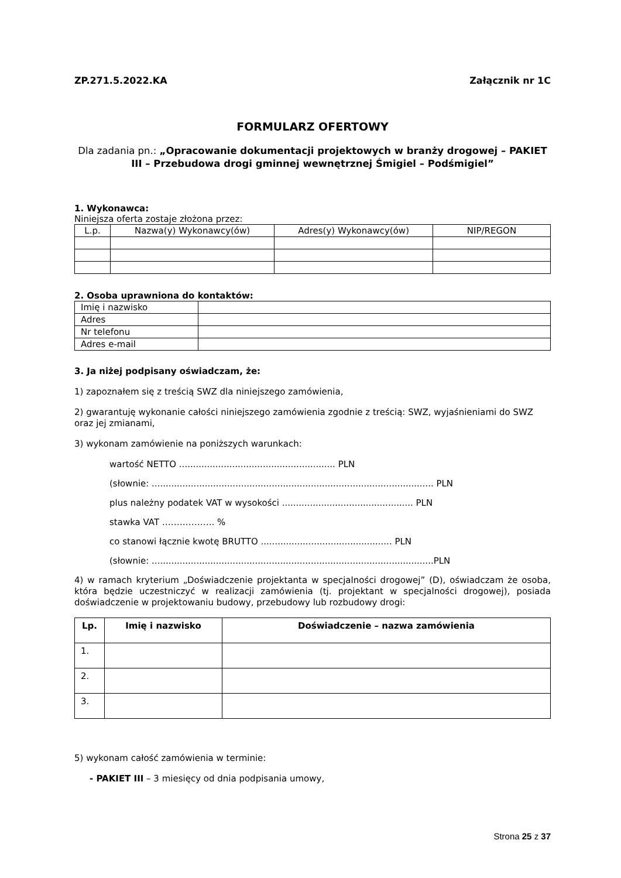ZP.271.5.2022.KA Załącznik nr 1C
FORMULARZ OFERTOWY
Dla zadania pn.: „Opracowanie dokumentacji projektowych w branży drogowej – PAKIET III – Przebudowa drogi gminnej wewnętrznej Śmigiel – Podśmigiel”
1. Wykonawca:
Niniejsza oferta zostaje złożona przez:
| L.p. | Nazwa(y) Wykonawcy(ów) | Adres(y) Wykonawcy(ów) | NIP/REGON |
| --- | --- | --- | --- |
2. Osoba uprawniona do kontaktów:
| Imię i nazwisko | |
| Adres | |
| Nr telefonu | |
| Adres e-mail | |
3. Ja niżej podpisany oświadczam, że:
1) zapoznałem się z treścią SWZ dla niniejszego zamówienia,
2) gwarantuję wykonanie całości niniejszego zamówienia zgodnie z treścią: SWZ, wyjaśnieniami do SWZ oraz jej zmianami,
3) wykonam zamówienie na poniższych warunkach:
wartość NETTO ........................................................ PLN
(słownie: ..................................................................................................... PLN
plus należny podatek VAT w wysokości ............................................... PLN
stawka VAT ……………... %
co stanowi łącznie kwotę BRUTTO ............................................... PLN
(słownie: .....................................................................................................PLN
4) w ramach kryterium „Doświadczenie projektanta w specjalności drogowej” (D), oświadczam że osoba, która będzie uczestniczyć w realizacji zamówienia (tj. projektant w specjalności drogowej), posiada doświadczenie w projektowaniu budowy, przebudowy lub rozbudowy drogi:
| Lp. | Imię i nazwisko | Doświadczenie – nazwa zamówienia |
| --- | --- | --- |
| 1. | | |
| 2. | | |
| 3. | | |
5) wykonam całość zamówienia w terminie:
- PAKIET III – 3 miesięcy od dnia podpisania umowy,
Strona 25 z 37